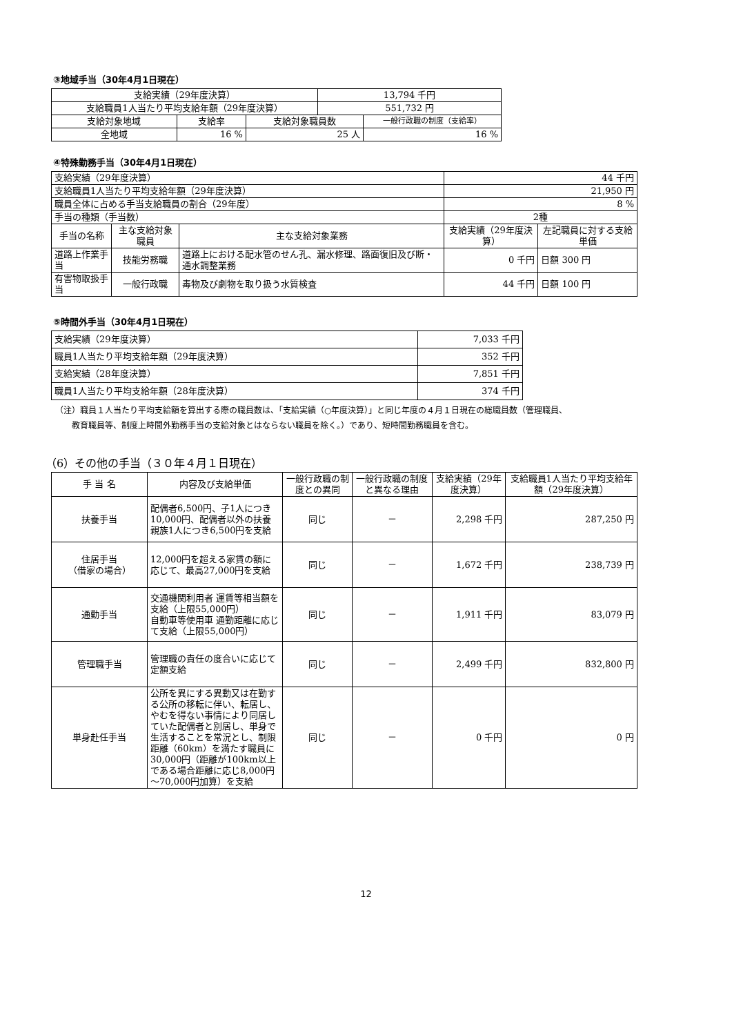③地域手当（30年4月1日現在）
| 支給実績（29年度決算） | | | 13,794 千円 | |
| 支給職員1人当たり平均支給年額（29年度決算） | | | 551,732 円 | |
| 支給対象地域 | 支給率 | 支給対象職員数 | | 一般行政職の制度（支給率） |
| 全地域 | 16 % | 25 人 | | 16 % |
④特殊勤務手当（30年4月1日現在）
| 支給実績（29年度決算） | | | 44 千円 | |
| 支給職員1人当たり平均支給年額（29年度決算） | | | 21,950 円 | |
| 職員全体に占める手当支給職員の割合（29年度） | | | 8 % | |
| 手当の種類（手当数） | | | 2種 | |
| 手当の名称 | 主な支給対象職員 | 主な支給対象業務 | 支給実績（29年度決算） | 左記職員に対する支給単価 |
| 道路上作業手当 | 技能労務職 | 道路上における配水管のせん孔、漏水修理、路面復旧及び断・通水調整業務 | 0 千円 | 日額 300 円 |
| 有害物取扱手当 | 一般行政職 | 毒物及び劇物を取り扱う水質検査 | 44 千円 | 日額 100 円 |
⑤時間外手当（30年4月1日現在）
| 支給実績（29年度決算） | 7,033 千円 |
| 職員1人当たり平均支給年額（29年度決算） | 352 千円 |
| 支給実績（28年度決算） | 7,851 千円 |
| 職員1人当たり平均支給年額（28年度決算） | 374 千円 |
（注）職員１人当たり平均支給額を算出する際の職員数は、「支給実績（○年度決算）」と同じ年度の４月１日現在の総職員数（管理職員、
　　教育職員等、制度上時間外勤務手当の支給対象とはならない職員を除く。）であり、短時間勤務職員を含む。
（6）その他の手当（３０年４月１日現在）
| 手 当 名 | 内容及び支給単価 | 一般行政職の制度との異同 | 一般行政職の制度と異なる理由 | 支給実績（29年度決算） | 支給職員1人当たり平均支給年額（29年度決算） |
| 扶養手当 | 配偶者6,500円、子1人につき10,000円、配偶者以外の扶養親族1人につき6,500円を支給 | 同じ | － | 2,298 千円 | 287,250 円 |
| 住居手当 （借家の場合） | 12,000円を超える家賃の額に応じて、最高27,000円を支給 | 同じ | － | 1,672 千円 | 238,739 円 |
| 通勤手当 | 交通機関利用者 運賃等相当額を支給（上限55,000円） 自動車等使用車 通勤距離に応じて支給（上限55,000円） | 同じ | － | 1,911 千円 | 83,079 円 |
| 管理職手当 | 管理職の責任の度合いに応じて定額支給 | 同じ | － | 2,499 千円 | 832,800 円 |
| 単身赴任手当 | 公所を異にする異動又は在勤する公所の移転に伴い、転居し、やむを得ない事情により同居していた配偶者と別居し、単身で生活することを常況とし、制限距離（60km）を満たす職員に30,000円（距離が100km以上である場合距離に応じ8,000円～70,000円加算）を支給 | 同じ | － | 0 千円 | 0 円 |
12